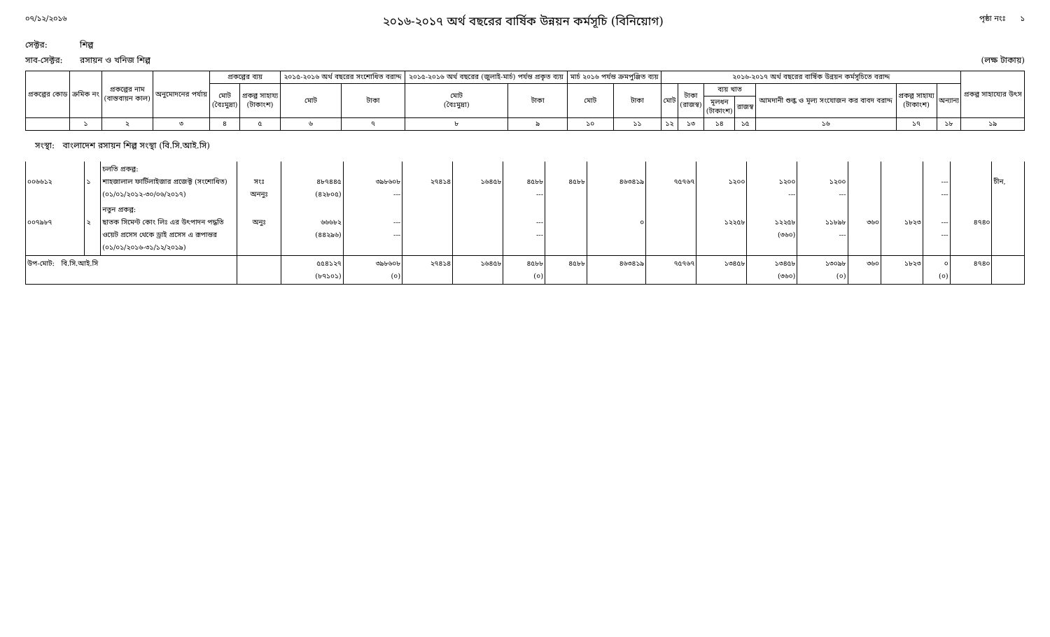০৭/১২/২০১৬ ২০১৬-২০১৭ অর্থ বছরের বার্ষিক উন্নয়ন কর্মসূচি (বিনিয়োগ) পৃষ্ঠা নংঃ ১
সেক্টর: শিল্প
সাব-সেক্টর: রসায়ন ও খনিজ শিল্প (লক্ষ টাকায়)
| প্রকল্পের কোড | ক্রমিক নং | প্রকল্পের নাম (বাস্তবায়ন কাল) | অনুমোদনের পর্যায় | প্রকল্পের ব্যয় | | ২০১৫-২০১৬ অর্থ বছরের সংশোধিত বরাদ্দ | | ২০১৫-২০১৬ অর্থ বছরের (জুলাই-মার্চ) পর্যন্ত প্রকৃত ব্যয় | | মার্চ ২০১৬ পর্যন্ত ক্রমপুঞ্জিত ব্যয় | | ২০১৬-২০১৭ অর্থ বছরের বার্ষিক উন্নয়ন কর্মসূচিতে বরাদ্দ | | | | | | | প্রকল্প সাহায্যের উৎস |
| --- | --- | --- | --- | --- | --- | --- | --- | --- | --- | --- | --- | --- | --- | --- | --- | --- | --- | --- | --- |
| | | | | মোট (বৈঃমুদ্রা) | প্রকল্প সাহায্য (টাকাংশ) | মোট | টাকা | মোট (বৈঃমুদ্রা) | টাকা | মোট | টাকা | মোট | টাকা (রাজস্ব) | ব্যয় খাত | | আমদানী শুল্ক ও মূল্য সংযোজন কর বাবদ বরাদ্দ | প্রকল্প সাহায্য (টাকাংশ) | অন্যান্য | |
| | | | | | | | | | | | | | | মূলধন (টাকাংশ) | রাজস্ব | | | | |
| | ১ | ২ | ৩ | ৪ | ৫ | ৬ | ৭ | ৮ | ৯ | ১০ | ১১ | ১২ | ১৩ | ১৪ | ১৫ | ১৬ | ১৭ | ১৮ | ১৯ |
সংস্থা: বাংলাদেশ রসায়ন শিল্প সংস্থা (বি.সি.আই.সি)
| ০০৬৬১২ | ১ | চলতি প্রকল্প: শাহজালাল ফার্টিলাইজার প্রজেক্ট (সংশোধিত) (০১/০১/২০১২-৩০/০৬/২০১৭) | সংঃ অননুঃ | ৪৮৭৪৪৫ (৪২৮০৫) | ৩৯৮৬০৮ --- | ২৭৪১৪ | ১৬৪৫৮ | ৪৫৮৮ --- | ৪৫৮৮ | ৪৬৩৪১৯ | ৭৫৭৬৭ | ১২০০ | ১২০০ --- | ১২০০ --- | | | --- --- | | চীন, |
| ০০৭৯৮৭ | ২ | নতুন প্রকল্প: ছাতক সিমেন্ট কোং লিঃ এর উৎপাদন পদ্ধতি ওয়েট প্রসেস থেকে ড্রাই প্রসেস এ রূপান্তর (০১/০১/২০১৬-৩১/১২/২০১৯) | অনুঃ | ৬৬৬৮২ (৪৪২৯৬) | --- --- | | | --- --- | | ০ | | ১২২৫৮ | ১২২৫৮ (৩৬০) | ১১৮৯৮ --- | ৩৬০ | ১৮২৩ | --- --- | ৪৭৪০ | |
| উপ-মোট: বি.সি.আই.সি | | | | ৫৫৪১২৭ (৮৭১০১) | ৩৯৮৬০৮ (০) | ২৭৪১৪ | ১৬৪৫৮ | ৪৫৮৮ (০) | ৪৫৮৮ | ৪৬৩৪১৯ | ৭৫৭৬৭ | ১৩৪৫৮ | ১৩৪৫৮ (৩৬০) | ১৩০৯৮ (০) | ৩৬০ | ১৮২৩ | ০ (০) | ৪৭৪০ | |